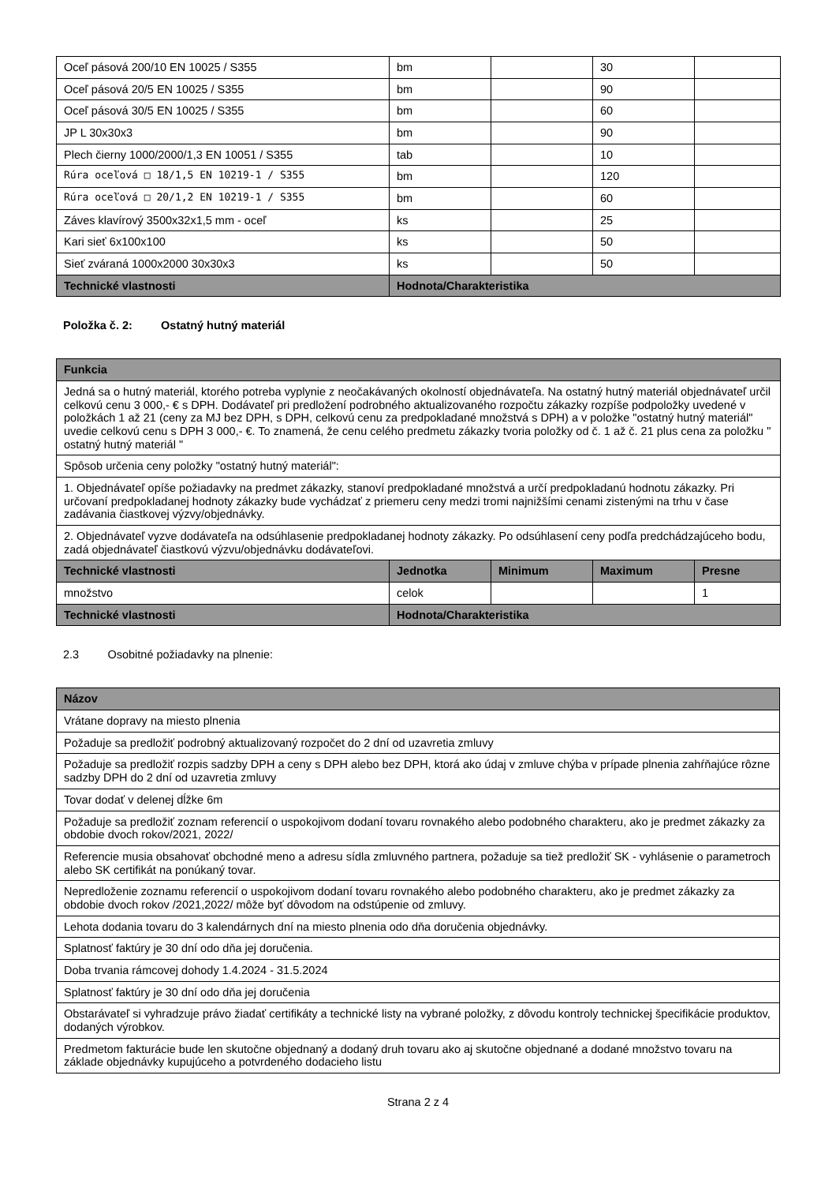| Oceľ pásová 200/10 EN 10025 / S355 | bm | | 30 | |
| Oceľ pásová 20/5 EN 10025 / S355 | bm | | 90 | |
| Oceľ pásová 30/5 EN 10025 / S355 | bm | | 60 | |
| JP L 30x30x3 | bm | | 90 | |
| Plech čierny 1000/2000/1,3 EN 10051 / S355 | tab | | 10 | |
| Rúra oceľová □ 18/1,5 EN 10219-1 / S355 | bm | | 120 | |
| Rúra oceľová □ 20/1,2 EN 10219-1 / S355 | bm | | 60 | |
| Záves klavírový 3500x32x1,5 mm - oceľ | ks | | 25 | |
| Kari sieť 6x100x100 | ks | | 50 | |
| Sieť zváraná 1000x2000 30x30x3 | ks | | 50 | |
| Technické vlastnosti | Hodnota/Charakteristika | | | |
Položka č. 2: Ostatný hutný materiál
| Funkcia | | | | |
| --- | --- | --- | --- | --- |
| Jedná sa o hutný materiál, ktorého potreba vyplynie z neočakávaných okolností objednávateľa. Na ostatný hutný materiál objednávateľ určil celkovú cenu 3 000,- € s DPH. Dodávateľ pri predložení podrobného aktualizovaného rozpočtu zákazky rozpíše podpoložky uvedené v položkách 1 až 21 (ceny za MJ bez DPH, s DPH, celkovú cenu za predpokladané množstvá s DPH) a v položke "ostatný hutný materiál" uvedie celkovú cenu s DPH 3 000,- €. To znamená, že cenu celého predmetu zákazky tvoria položky od č. 1 až č. 21 plus cena za položku " ostatný hutný materiál " | | | | |
| Spôsob určenia ceny položky "ostatný hutný materiál": | | | | |
| 1. Objednávateľ opíše požiadavky na predmet zákazky, stanoví predpokladané množstvá a určí predpokladanú hodnotu zákazky. Pri určovaní predpokladanej hodnoty zákazky bude vychádzať z priemeru ceny medzi tromi najnižšími cenami zistenými na trhu v čase zadávania čiastkovej výzvy/objednávky. | | | | |
| 2. Objednávateľ vyzve dodávateľa na odsúhlasenie predpokladanej hodnoty zákazky. Po odsúhlasení ceny podľa predchádzajúceho bodu, zadá objednávateľ čiastkovú výzvu/objednávku dodávateľovi. | | | | |
| Technické vlastnosti | Jednotka | Minimum | Maximum | Presne |
| množstvo | celok | | | 1 |
| Technické vlastnosti | Hodnota/Charakteristika | | | |
2.3 Osobitné požiadavky na plnenie:
| Názov |
| --- |
| Vrátane dopravy na miesto plnenia |
| Požaduje sa predložiť podrobný aktualizovaný rozpočet do 2 dní od uzavretia zmluvy |
| Požaduje sa predložiť rozpis sadzby DPH a ceny s DPH alebo bez DPH, ktorá ako údaj v zmluve chýba v prípade plnenia zahŕňajúce rôzne sadzby DPH do 2 dní od uzavretia zmluvy |
| Tovar dodať v delenej dĺžke 6m |
| Požaduje sa predložiť zoznam referencií o uspokojivom dodaní tovaru rovnakého alebo podobného charakteru, ako je predmet zákazky za obdobie dvoch rokov/2021, 2022/ |
| Referencie musia obsahovať obchodné meno a adresu sídla zmluvného partnera, požaduje sa tiež predložiť SK - vyhlásenie o parametroch alebo SK certifikát na ponúkaný tovar. |
| Nepredloženie zoznamu referencií o uspokojivom dodaní tovaru rovnakého alebo podobného charakteru, ako je predmet zákazky za obdobie dvoch rokov /2021,2022/ môže byť dôvodom na odstúpenie od zmluvy. |
| Lehota dodania tovaru do 3 kalendárnych dní na miesto plnenia odo dňa doručenia objednávky. |
| Splatnosť faktúry je 30 dní odo dňa jej doručenia. |
| Doba trvania rámcovej dohody 1.4.2024 - 31.5.2024 |
| Splatnosť faktúry je 30 dní odo dňa jej doručenia |
| Obstarávateľ si vyhradzuje právo žiadať certifikáty a technické listy na vybrané položky, z dôvodu kontroly technickej špecifikácie produktov, dodaných výrobkov. |
| Predmetom fakturácie bude len skutočne objednaný a dodaný druh tovaru ako aj skutočne objednané a dodané množstvo tovaru na základe objednávky kupujúceho a potvrdeného dodacieho listu |
Strana 2 z 4